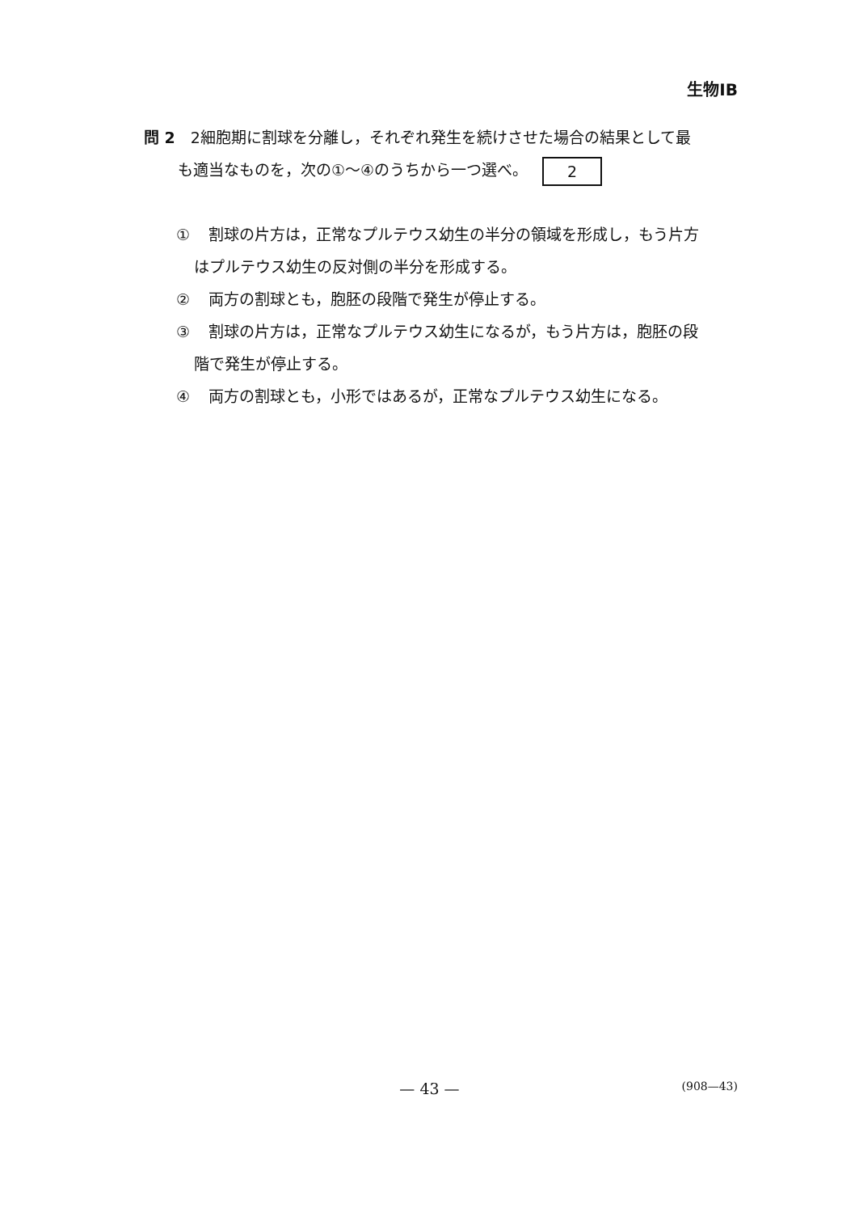生物ⅠB
問 2　2細胞期に割球を分離し，それぞれ発生を続けさせた場合の結果として最
も適当なものを，次の①～④のうちから一つ選べ。 2
① 割球の片方は，正常なプルテウス幼生の半分の領域を形成し，もう片方
はプルテウス幼生の反対側の半分を形成する。
② 両方の割球とも，胞胚の段階で発生が停止する。
③ 割球の片方は，正常なプルテウス幼生になるが，もう片方は，胞胚の段
階で発生が停止する。
④ 両方の割球とも，小形ではあるが，正常なプルテウス幼生になる。
— 43 —
(908—43)